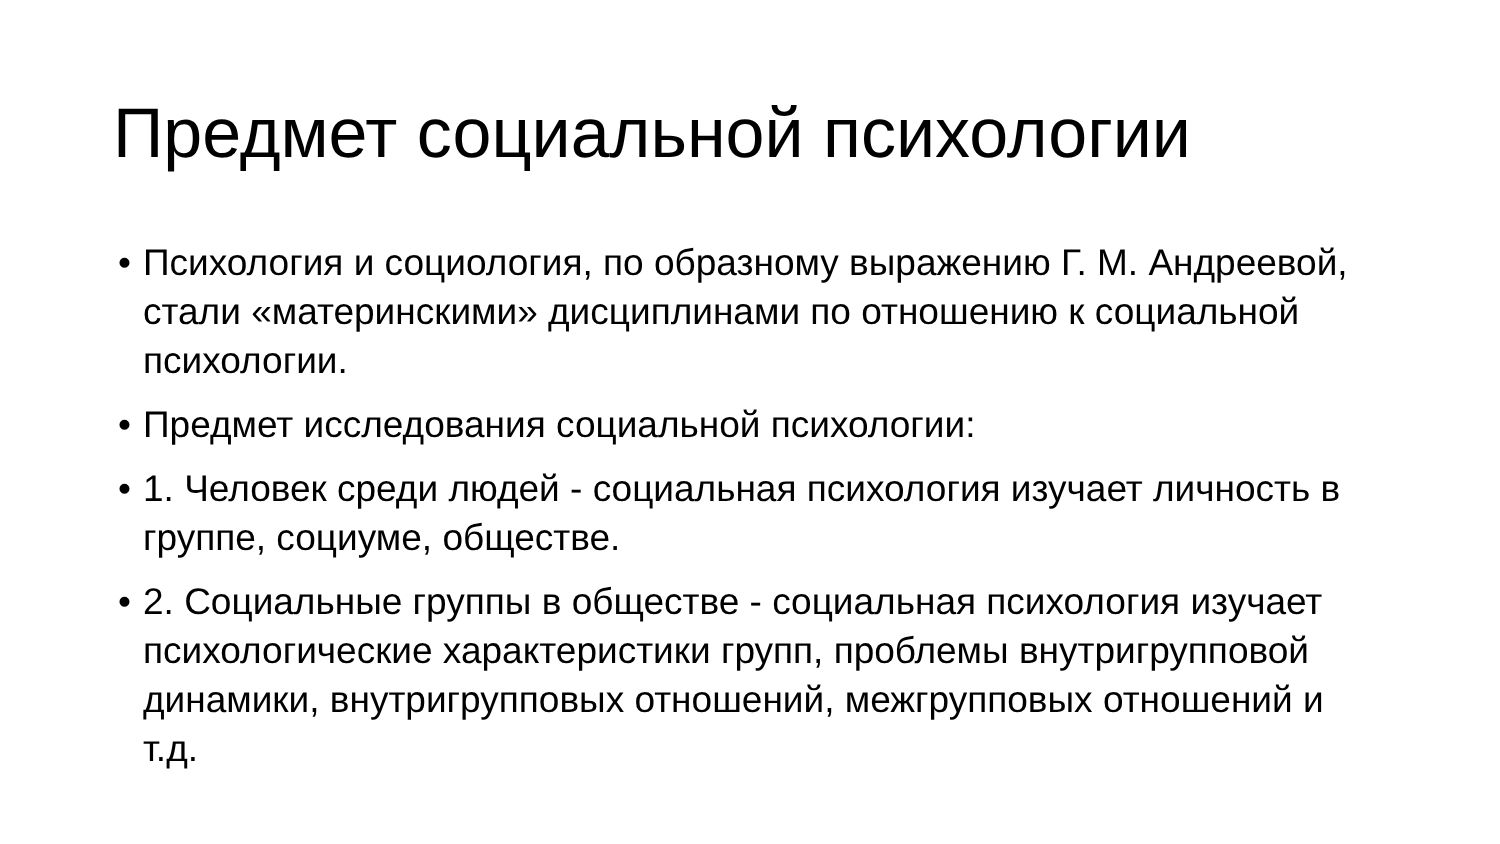Предмет социальной психологии
• Психология и социология, по образному выражению Г. М. Андреевой, стали «материнскими» дисциплинами по отношению к социальной психологии.
• Предмет исследования социальной психологии:
• 1. Человек среди людей - социальная психология изучает личность в группе, социуме, обществе.
• 2. Социальные группы в обществе - социальная психология изучает психологические характеристики групп, проблемы внутригрупповой динамики, внутригрупповых отношений, межгрупповых отношений и т.д.